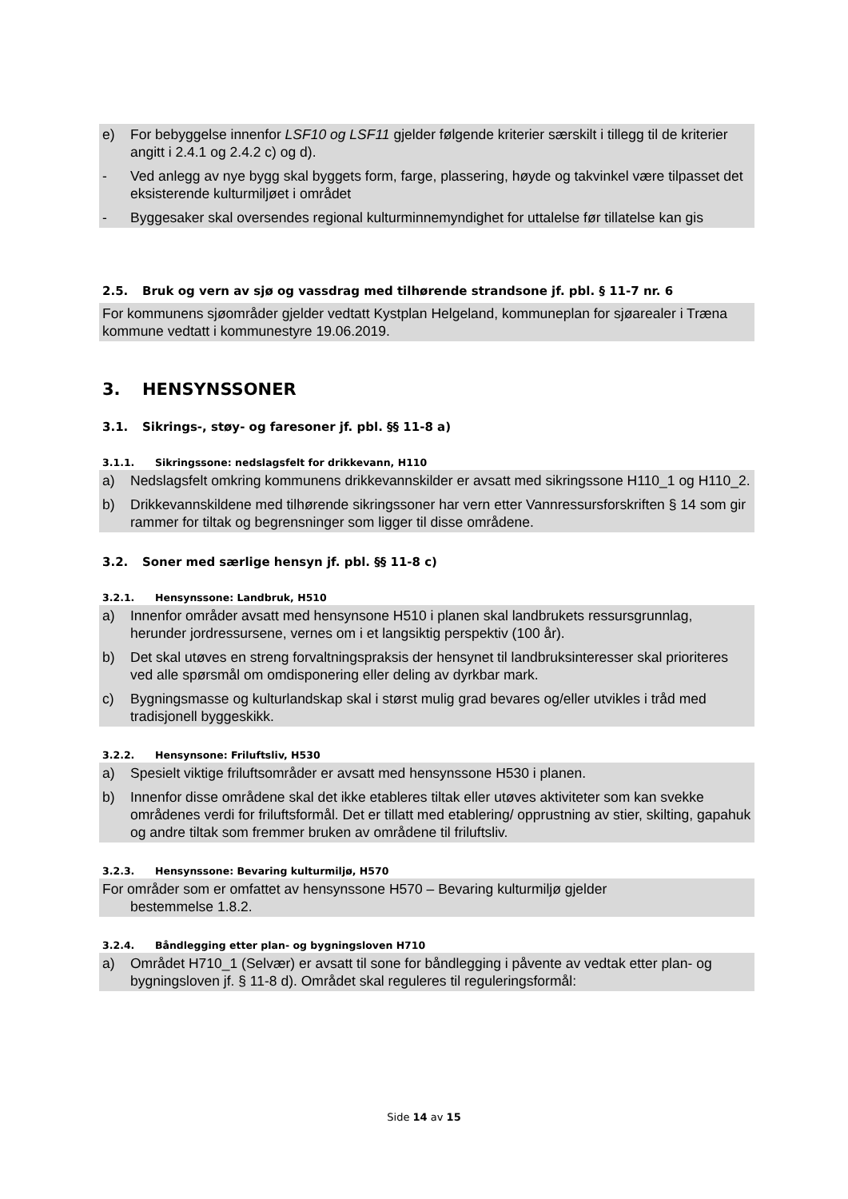e) For bebyggelse innenfor LSF10 og LSF11 gjelder følgende kriterier særskilt i tillegg til de kriterier angitt i 2.4.1 og 2.4.2 c) og d).
- Ved anlegg av nye bygg skal byggets form, farge, plassering, høyde og takvinkel være tilpasset det eksisterende kulturmiljøet i området
- Byggesaker skal oversendes regional kulturminnemyndighet for uttalelse før tillatelse kan gis
2.5. Bruk og vern av sjø og vassdrag med tilhørende strandsone jf. pbl. § 11-7 nr. 6
For kommunens sjøområder gjelder vedtatt Kystplan Helgeland, kommuneplan for sjøarealer i Træna kommune vedtatt i kommunestyre 19.06.2019.
3. HENSYNSSONER
3.1. Sikrings-, støy- og faresoner jf. pbl. §§ 11-8 a)
3.1.1. Sikringssone: nedslagsfelt for drikkevann, H110
a) Nedslagsfelt omkring kommunens drikkevannskilder er avsatt med sikringssone H110_1 og H110_2.
b) Drikkevannskildene med tilhørende sikringssoner har vern etter Vannressursforskriften § 14 som gir rammer for tiltak og begrensninger som ligger til disse områdene.
3.2. Soner med særlige hensyn jf. pbl. §§ 11-8 c)
3.2.1. Hensynssone: Landbruk, H510
a) Innenfor områder avsatt med hensynsone H510 i planen skal landbrukets ressursgrunnlag, herunder jordressursene, vernes om i et langsiktig perspektiv (100 år).
b) Det skal utøves en streng forvaltningspraksis der hensynet til landbruksinteresser skal prioriteres ved alle spørsmål om omdisponering eller deling av dyrkbar mark.
c) Bygningsmasse og kulturlandskap skal i størst mulig grad bevares og/eller utvikles i tråd med tradisjonell byggeskikk.
3.2.2. Hensynsone: Friluftsliv, H530
a) Spesielt viktige friluftsområder er avsatt med hensynssone H530 i planen.
b) Innenfor disse områdene skal det ikke etableres tiltak eller utøves aktiviteter som kan svekke områdenes verdi for friluftsformål. Det er tillatt med etablering/ opprustning av stier, skilting, gapahuk og andre tiltak som fremmer bruken av områdene til friluftsliv.
3.2.3. Hensynssone: Bevaring kulturmiljø, H570
For områder som er omfattet av hensynssone H570 – Bevaring kulturmiljø gjelder
bestemmelse 1.8.2.
3.2.4. Båndlegging etter plan- og bygningsloven H710
a) Området H710_1 (Selvær) er avsatt til sone for båndlegging i påvente av vedtak etter plan- og bygningsloven jf. § 11-8 d). Området skal reguleres til reguleringsformål:
Side 14 av 15